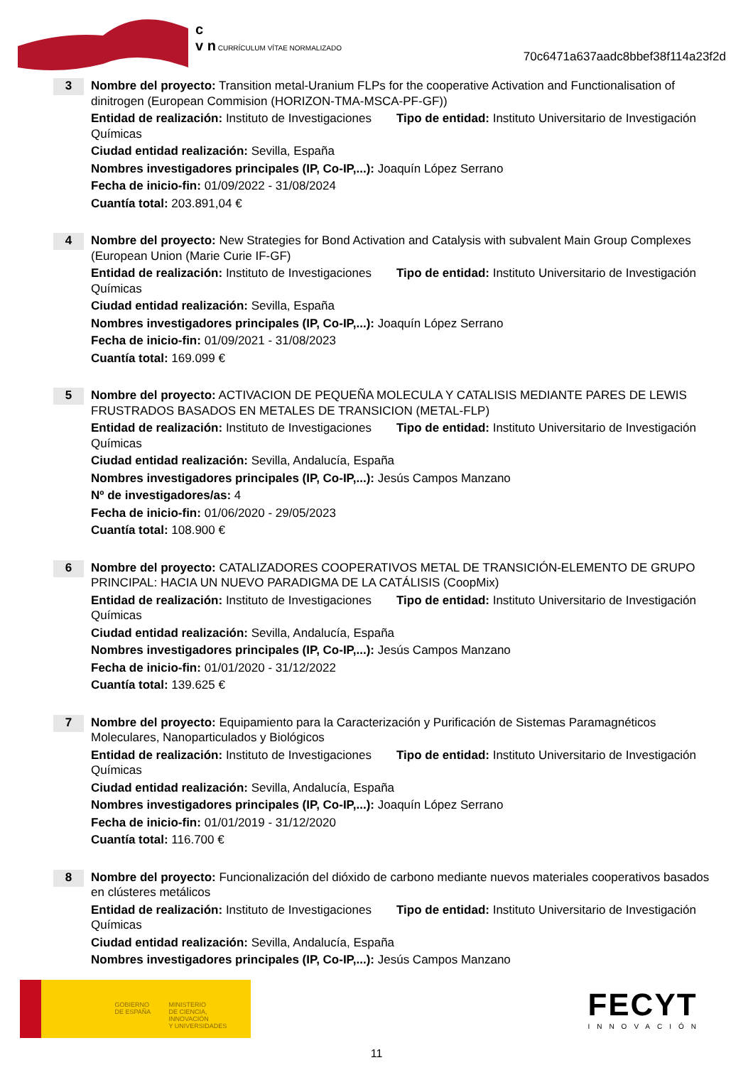c
v n CURRÍCULUM VÍTAE NORMALIZADO
70c6471a637aadc8bbef38f114a23f2d
3
Nombre del proyecto: Transition metal-Uranium FLPs for the cooperative Activation and Functionalisation of dinitrogen (European Commision (HORIZON-TMA-MSCA-PF-GF))
Entidad de realización: Instituto de Investigaciones Químicas Tipo de entidad: Instituto Universitario de Investigación
Ciudad entidad realización: Sevilla, España
Nombres investigadores principales (IP, Co-IP,...): Joaquín López Serrano
Fecha de inicio-fin: 01/09/2022 - 31/08/2024
Cuantía total: 203.891,04 €
4
Nombre del proyecto: New Strategies for Bond Activation and Catalysis with subvalent Main Group Complexes (European Union (Marie Curie IF-GF)
Entidad de realización: Instituto de Investigaciones Químicas Tipo de entidad: Instituto Universitario de Investigación
Ciudad entidad realización: Sevilla, España
Nombres investigadores principales (IP, Co-IP,...): Joaquín López Serrano
Fecha de inicio-fin: 01/09/2021 - 31/08/2023
Cuantía total: 169.099 €
5
Nombre del proyecto: ACTIVACION DE PEQUEÑA MOLECULA Y CATALISIS MEDIANTE PARES DE LEWIS FRUSTRADOS BASADOS EN METALES DE TRANSICION (METAL-FLP)
Entidad de realización: Instituto de Investigaciones Químicas Tipo de entidad: Instituto Universitario de Investigación
Ciudad entidad realización: Sevilla, Andalucía, España
Nombres investigadores principales (IP, Co-IP,...): Jesús Campos Manzano
Nº de investigadores/as: 4
Fecha de inicio-fin: 01/06/2020 - 29/05/2023
Cuantía total: 108.900 €
6
Nombre del proyecto: CATALIZADORES COOPERATIVOS METAL DE TRANSICIÓN-ELEMENTO DE GRUPO PRINCIPAL: HACIA UN NUEVO PARADIGMA DE LA CATÁLISIS (CoopMix)
Entidad de realización: Instituto de Investigaciones Químicas Tipo de entidad: Instituto Universitario de Investigación
Ciudad entidad realización: Sevilla, Andalucía, España
Nombres investigadores principales (IP, Co-IP,...): Jesús Campos Manzano
Fecha de inicio-fin: 01/01/2020 - 31/12/2022
Cuantía total: 139.625 €
7
Nombre del proyecto: Equipamiento para la Caracterización y Purificación de Sistemas Paramagnéticos Moleculares, Nanoparticulados y Biológicos
Entidad de realización: Instituto de Investigaciones Químicas Tipo de entidad: Instituto Universitario de Investigación
Ciudad entidad realización: Sevilla, Andalucía, España
Nombres investigadores principales (IP, Co-IP,...): Joaquín López Serrano
Fecha de inicio-fin: 01/01/2019 - 31/12/2020
Cuantía total: 116.700 €
8
Nombre del proyecto: Funcionalización del dióxido de carbono mediante nuevos materiales cooperativos basados en clústeres metálicos
Entidad de realización: Instituto de Investigaciones Químicas Tipo de entidad: Instituto Universitario de Investigación
Ciudad entidad realización: Sevilla, Andalucía, España
Nombres investigadores principales (IP, Co-IP,...): Jesús Campos Manzano
GOBIERNO
DE ESPAÑA
MINISTERIO
DE CIENCIA, INNOVACIÓN
Y UNIVERSIDADES
FECYT
INNOVACIÓN
11